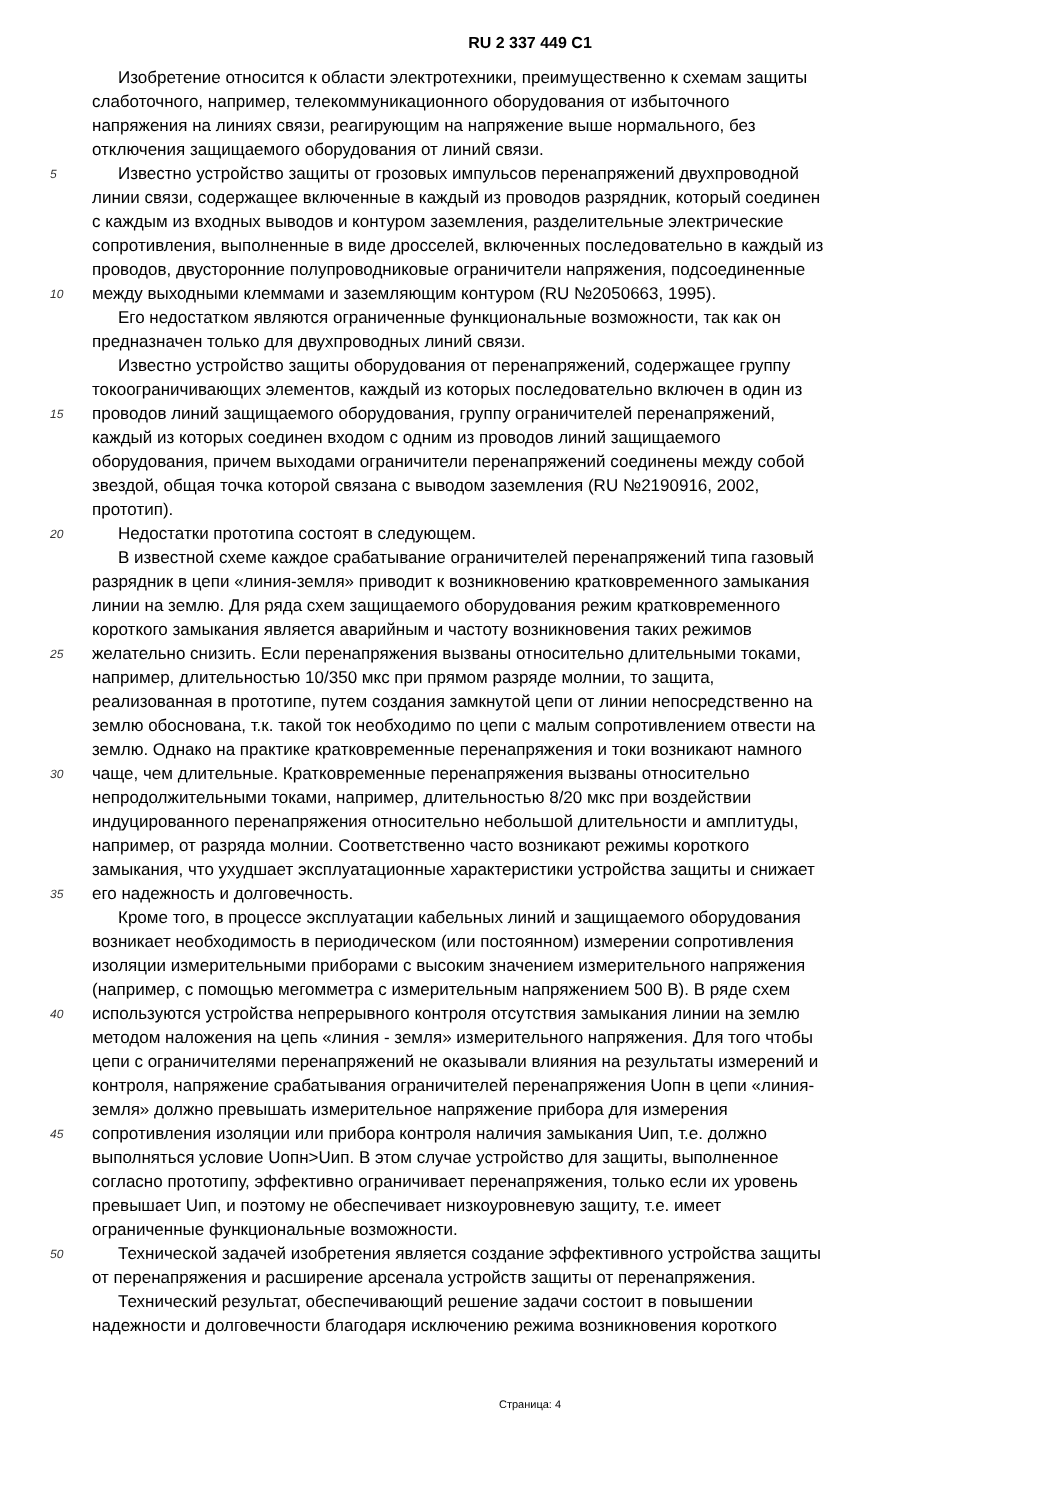RU 2 337 449 C1
Изобретение относится к области электротехники, преимущественно к схемам защиты
слаботочного, например, телекоммуникационного оборудования от избыточного
напряжения на линиях связи, реагирующим на напряжение выше нормального, без
отключения защищаемого оборудования от линий связи.
5 Известно устройство защиты от грозовых импульсов перенапряжений двухпроводной
линии связи, содержащее включенные в каждый из проводов разрядник, который соединен
с каждым из входных выводов и контуром заземления, разделительные электрические
сопротивления, выполненные в виде дросселей, включенных последовательно в каждый из
проводов, двусторонние полупроводниковые ограничители напряжения, подсоединенные
10 между выходными клеммами и заземляющим контуром (RU №2050663, 1995).
Его недостатком являются ограниченные функциональные возможности, так как он
предназначен только для двухпроводных линий связи.
Известно устройство защиты оборудования от перенапряжений, содержащее группу
токоограничивающих элементов, каждый из которых последовательно включен в один из
15 проводов линий защищаемого оборудования, группу ограничителей перенапряжений,
каждый из которых соединен входом с одним из проводов линий защищаемого
оборудования, причем выходами ограничители перенапряжений соединены между собой
звездой, общая точка которой связана с выводом заземления (RU №2190916, 2002,
прототип).
20 Недостатки прототипа состоят в следующем.
В известной схеме каждое срабатывание ограничителей перенапряжений типа газовый
разрядник в цепи «линия-земля» приводит к возникновению кратковременного замыкания
линии на землю. Для ряда схем защищаемого оборудования режим кратковременного
короткого замыкания является аварийным и частоту возникновения таких режимов
25 желательно снизить. Если перенапряжения вызваны относительно длительными токами,
например, длительностью 10/350 мкс при прямом разряде молнии, то защита,
реализованная в прототипе, путем создания замкнутой цепи от линии непосредственно на
землю обоснована, т.к. такой ток необходимо по цепи с малым сопротивлением отвести на
землю. Однако на практике кратковременные перенапряжения и токи возникают намного
30 чаще, чем длительные. Кратковременные перенапряжения вызваны относительно
непродолжительными токами, например, длительностью 8/20 мкс при воздействии
индуцированного перенапряжения относительно небольшой длительности и амплитуды,
например, от разряда молнии. Соответственно часто возникают режимы короткого
замыкания, что ухудшает эксплуатационные характеристики устройства защиты и снижает
35 его надежность и долговечность.
Кроме того, в процессе эксплуатации кабельных линий и защищаемого оборудования
возникает необходимость в периодическом (или постоянном) измерении сопротивления
изоляции измерительными приборами с высоким значением измерительного напряжения
(например, с помощью мегомметра с измерительным напряжением 500 В). В ряде схем
40 используются устройства непрерывного контроля отсутствия замыкания линии на землю
методом наложения на цепь «линия - земля» измерительного напряжения. Для того чтобы
цепи с ограничителями перенапряжений не оказывали влияния на результаты измерений и
контроля, напряжение срабатывания ограничителей перенапряжения Uопн в цепи «линия-
земля» должно превышать измерительное напряжение прибора для измерения
45 сопротивления изоляции или прибора контроля наличия замыкания Uип, т.е. должно
выполняться условие Uопн>Uип. В этом случае устройство для защиты, выполненное
согласно прототипу, эффективно ограничивает перенапряжения, только если их уровень
превышает Uип, и поэтому не обеспечивает низкоуровневую защиту, т.е. имеет
ограниченные функциональные возможности.
50 Технической задачей изобретения является создание эффективного устройства защиты
от перенапряжения и расширение арсенала устройств защиты от перенапряжения.
Технический результат, обеспечивающий решение задачи состоит в повышении
надежности и долговечности благодаря исключению режима возникновения короткого
Страница: 4